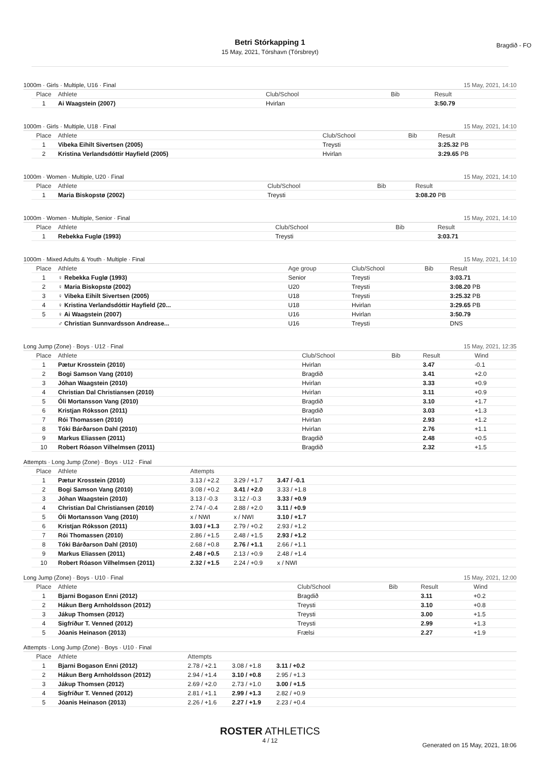Betri Stórkapping 1
15 May, 2021, Tórshavn (Tórsbreyt)
Bragdið - FO
1000m · Girls · Multiple, U16 · Final 15 May, 2021, 14:10
| Place | Athlete | Club/School | Bib | Result |
| --- | --- | --- | --- | --- |
| 1 | Ai Waagstein (2007) | Hvirlan | | 3:50.79 |
1000m · Girls · Multiple, U18 · Final 15 May, 2021, 14:10
| Place | Athlete | Club/School | Bib | Result |
| --- | --- | --- | --- | --- |
| 1 | Vibeka Eihilt Sivertsen (2005) | Treysti | | 3:25.32 PB |
| 2 | Kristina Verlandsdóttir Hayfield (2005) | Hvirlan | | 3:29.65 PB |
1000m · Women · Multiple, U20 · Final 15 May, 2021, 14:10
| Place | Athlete | Club/School | Bib | Result |
| --- | --- | --- | --- | --- |
| 1 | Maria Biskopstø (2002) | Treysti | | 3:08.20 PB |
1000m · Women · Multiple, Senior · Final 15 May, 2021, 14:10
| Place | Athlete | Club/School | Bib | Result |
| --- | --- | --- | --- | --- |
| 1 | Rebekka Fuglø (1993) | Treysti | | 3:03.71 |
1000m · Mixed Adults & Youth · Multiple · Final 15 May, 2021, 14:10
| Place | Athlete | Age group | Club/School | Bib | Result |
| --- | --- | --- | --- | --- | --- |
| 1 | ♀ Rebekka Fuglø (1993) | Senior | Treysti | | 3:03.71 |
| 2 | ♀ Maria Biskopstø (2002) | U20 | Treysti | | 3:08.20 PB |
| 3 | ♀ Vibeka Eihilt Sivertsen (2005) | U18 | Treysti | | 3:25.32 PB |
| 4 | ♀ Kristina Verlandsdóttir Hayfield (20... | U18 | Hvirlan | | 3:29.65 PB |
| 5 | ♀ Ai Waagstein (2007) | U16 | Hvirlan | | 3:50.79 |
| | ♂ Christian Sunnvardsson Andrease... | U16 | Treysti | | DNS |
Long Jump (Zone) · Boys · U12 · Final 15 May, 2021, 12:35
| Place | Athlete | Club/School | Bib | Result | Wind |
| --- | --- | --- | --- | --- | --- |
| 1 | Pætur Krosstein (2010) | Hvirlan | | 3.47 | -0.1 |
| 2 | Bogi Samson Vang (2010) | Bragdið | | 3.41 | +2.0 |
| 3 | Jóhan Waagstein (2010) | Hvirlan | | 3.33 | +0.9 |
| 4 | Christian Dal Christiansen (2010) | Hvirlan | | 3.11 | +0.9 |
| 5 | Óli Mortansson Vang (2010) | Bragdið | | 3.10 | +1.7 |
| 6 | Kristjan Róksson (2011) | Bragdið | | 3.03 | +1.3 |
| 7 | Rói Thomassen (2010) | Hvirlan | | 2.93 | +1.2 |
| 8 | Tóki Bárðarson Dahl (2010) | Hvirlan | | 2.76 | +1.1 |
| 9 | Markus Eliassen (2011) | Bragdið | | 2.48 | +0.5 |
| 10 | Robert Róason Vilhelmsen (2011) | Bragdið | | 2.32 | +1.5 |
Attempts · Long Jump (Zone) · Boys · U12 · Final
| Place | Athlete | Attempts | | | |
| --- | --- | --- | --- | --- | --- |
| 1 | Pætur Krosstein (2010) | 3.13 / +2.2 | 3.29 / +1.7 | 3.47 / -0.1 | |
| 2 | Bogi Samson Vang (2010) | 3.08 / +0.2 | 3.41 / +2.0 | 3.33 / +1.8 | |
| 3 | Jóhan Waagstein (2010) | 3.13 / -0.3 | 3.12 / -0.3 | 3.33 / +0.9 | |
| 4 | Christian Dal Christiansen (2010) | 2.74 / -0.4 | 2.88 / +2.0 | 3.11 / +0.9 | |
| 5 | Óli Mortansson Vang (2010) | x / NWI | x / NWI | 3.10 / +1.7 | |
| 6 | Kristjan Róksson (2011) | 3.03 / +1.3 | 2.79 / +0.2 | 2.93 / +1.2 | |
| 7 | Rói Thomassen (2010) | 2.86 / +1.5 | 2.48 / +1.5 | 2.93 / +1.2 | |
| 8 | Tóki Bárðarson Dahl (2010) | 2.68 / +0.8 | 2.76 / +1.1 | 2.66 / +1.1 | |
| 9 | Markus Eliassen (2011) | 2.48 / +0.5 | 2.13 / +0.9 | 2.48 / +1.4 | |
| 10 | Robert Róason Vilhelmsen (2011) | 2.32 / +1.5 | 2.24 / +0.9 | x / NWI | |
Long Jump (Zone) · Boys · U10 · Final 15 May, 2021, 12:00
| Place | Athlete | Club/School | Bib | Result | Wind |
| --- | --- | --- | --- | --- | --- |
| 1 | Bjarni Bogason Enni (2012) | Bragdið | | 3.11 | +0.2 |
| 2 | Hákun Berg Arnholdsson (2012) | Treysti | | 3.10 | +0.8 |
| 3 | Jákup Thomsen (2012) | Treysti | | 3.00 | +1.5 |
| 4 | Sigfríður T. Venned (2012) | Treysti | | 2.99 | +1.3 |
| 5 | Jóanis Heinason (2013) | Frælsi | | 2.27 | +1.9 |
Attempts · Long Jump (Zone) · Boys · U10 · Final
| Place | Athlete | Attempts | | | |
| --- | --- | --- | --- | --- | --- |
| 1 | Bjarni Bogason Enni (2012) | 2.78 / +2.1 | 3.08 / +1.8 | 3.11 / +0.2 | |
| 2 | Hákun Berg Arnholdsson (2012) | 2.94 / +1.4 | 3.10 / +0.8 | 2.95 / +1.3 | |
| 3 | Jákup Thomsen (2012) | 2.69 / +2.0 | 2.73 / +1.0 | 3.00 / +1.5 | |
| 4 | Sigfríður T. Venned (2012) | 2.81 / +1.1 | 2.99 / +1.3 | 2.82 / +0.9 | |
| 5 | Jóanis Heinason (2013) | 2.26 / +1.6 | 2.27 / +1.9 | 2.23 / +0.4 | |
ROSTER ATHLETICS
4 / 12
Generated on 15 May, 2021, 18:06